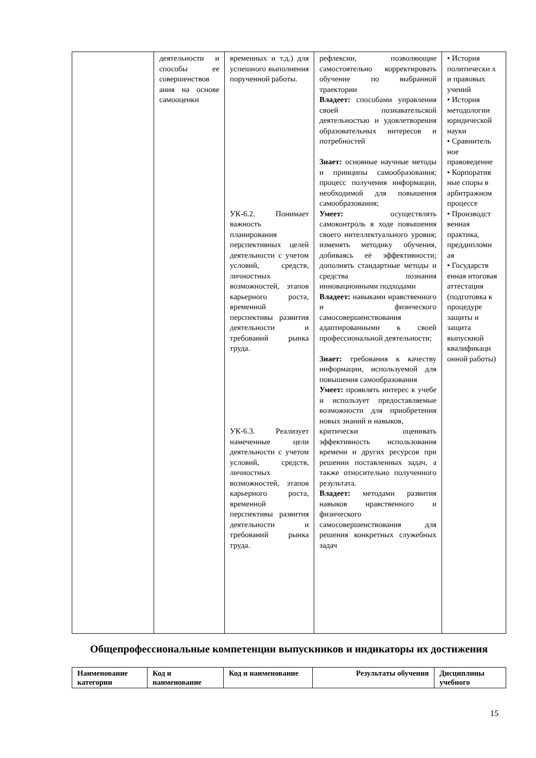| | деятельности и способы ее совершенствов ания на основе самооценки | временных и т.д.) для успешного выполнения порученной работы. УК-6.2. Понимает важность планирования перспективных целей деятельности с учетом условий, средств, личностных возможностей, этапов карьерного роста, временной перспективы развития деятельности и требований рынка труда. УК-6.3. Реализует намеченные цели деятельности с учетом условий, средств, личностных возможностей, этапов карьерного роста, временной перспективы развития деятельности и требований рынка труда. | рефлексии, позволяющие самостоятельно корректировать обучение по выбранной траектории Владеет: способами управления своей познавательской деятельностью и удовлетворения образовательных интересов и потребностей Знает: основные научные методы и принципы самообразования; процесс получения информации, необходимой для повышения самообразования; Умеет: осуществлять самоконтроль в ходе повышения своего интеллектуального уровня; изменять методику обучения, добиваясь её эффективности; дополнять стандартные методы и средства познания инновационными подходами Владеет: навыками нравственного и физического самосовершенствования адаптированными к своей профессиональной деятельности; Знает: требования к качеству информации, используемой для повышения самообразования Умеет: проявлять интерес к учебе и использует предоставляемые возможности для приобретения новых знаний и навыков, критически оценивать эффективность использования времени и других ресурсов при решении поставленных задач, а также относительно полученного результата. Владеет: методами развития навыков нравственного и физического самосовершенствования для решения конкретных служебных задач | • История политически х и правовых учений • История методологии юридической науки • Сравнитель ное правоведение • Корпоратив ные споры в арбитражном процессе • Производст венная практика, преддипломн ая • Государств енная итоговая аттестация (подготовка к процедуре защиты и защита выпускной квалификаци онной работы) |
Общепрофессиональные компетенции выпускников и индикаторы их достижения
| Наименование категории | Код и наименование | Код и наименование | Результаты обучения | Дисциплины учебного |
| --- | --- | --- | --- | --- |
15